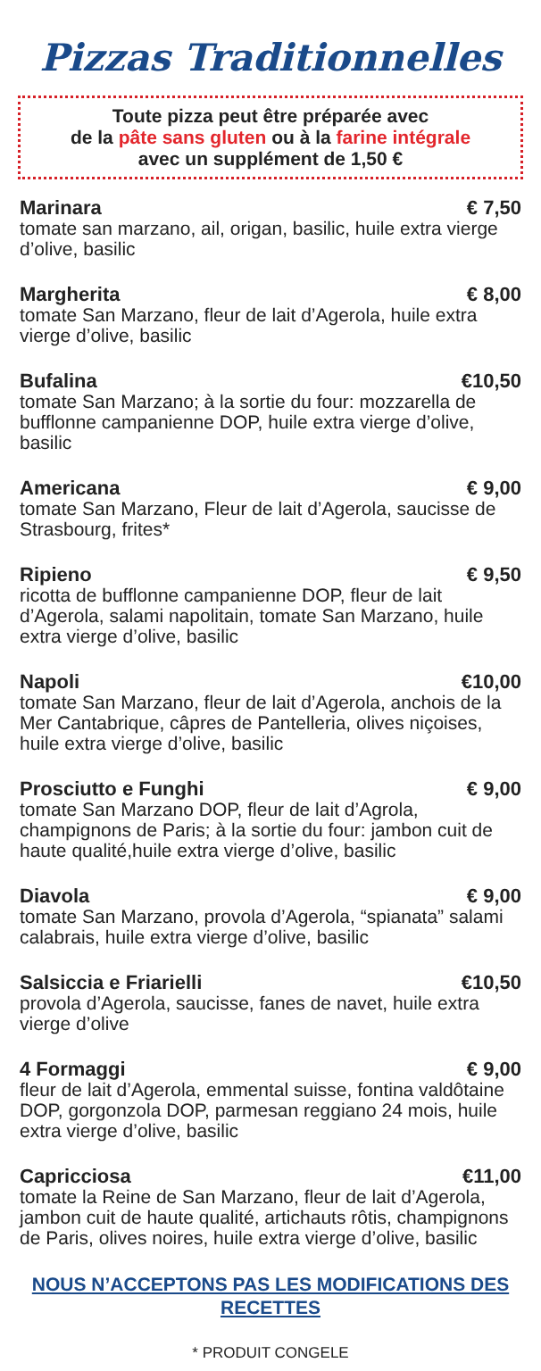Pizzas Traditionnelles
Toute pizza peut être préparée avec
de la pâte sans gluten ou à la farine intégrale
avec un supplément de 1,50 €
Marinara € 7,50
tomate san marzano, ail, origan, basilic, huile extra vierge d’olive, basilic
Margherita € 8,00
tomate San Marzano, fleur de lait d’Agerola, huile extra vierge d’olive, basilic
Bufalina €10,50
tomate San Marzano; à la sortie du four: mozzarella de bufflonne campanienne DOP, huile extra vierge d’olive, basilic
Americana € 9,00
tomate San Marzano, Fleur de lait d’Agerola, saucisse de Strasbourg, frites*
Ripieno € 9,50
ricotta de bufflonne campanienne DOP, fleur de lait d’Agerola, salami napolitain, tomate San Marzano, huile extra vierge d’olive, basilic
Napoli €10,00
tomate San Marzano, fleur de lait d’Agerola, anchois de la Mer Cantabrique, câpres de Pantelleria, olives niçoises, huile extra vierge d’olive, basilic
Prosciutto e Funghi € 9,00
tomate San Marzano DOP, fleur de lait d’Agrola, champignons de Paris; à la sortie du four: jambon cuit de haute qualité,huile extra vierge d’olive, basilic
Diavola € 9,00
tomate San Marzano, provola d’Agerola, “spianata” salami calabrais, huile extra vierge d’olive, basilic
Salsiccia e Friarielli €10,50
provola d’Agerola, saucisse, fanes de navet, huile extra vierge d’olive
4 Formaggi € 9,00
fleur de lait d’Agerola, emmental suisse, fontina valdôtaine DOP, gorgonzola DOP, parmesan reggiano 24 mois, huile extra vierge d’olive, basilic
Capricciosa €11,00
tomate la Reine de San Marzano, fleur de lait d’Agerola, jambon cuit de haute qualité, artichauts rôtis, champignons de Paris, olives noires, huile extra vierge d’olive, basilic
NOUS N’ACCEPTONS PAS LES MODIFICATIONS DES RECETTES
* PRODUIT CONGELE